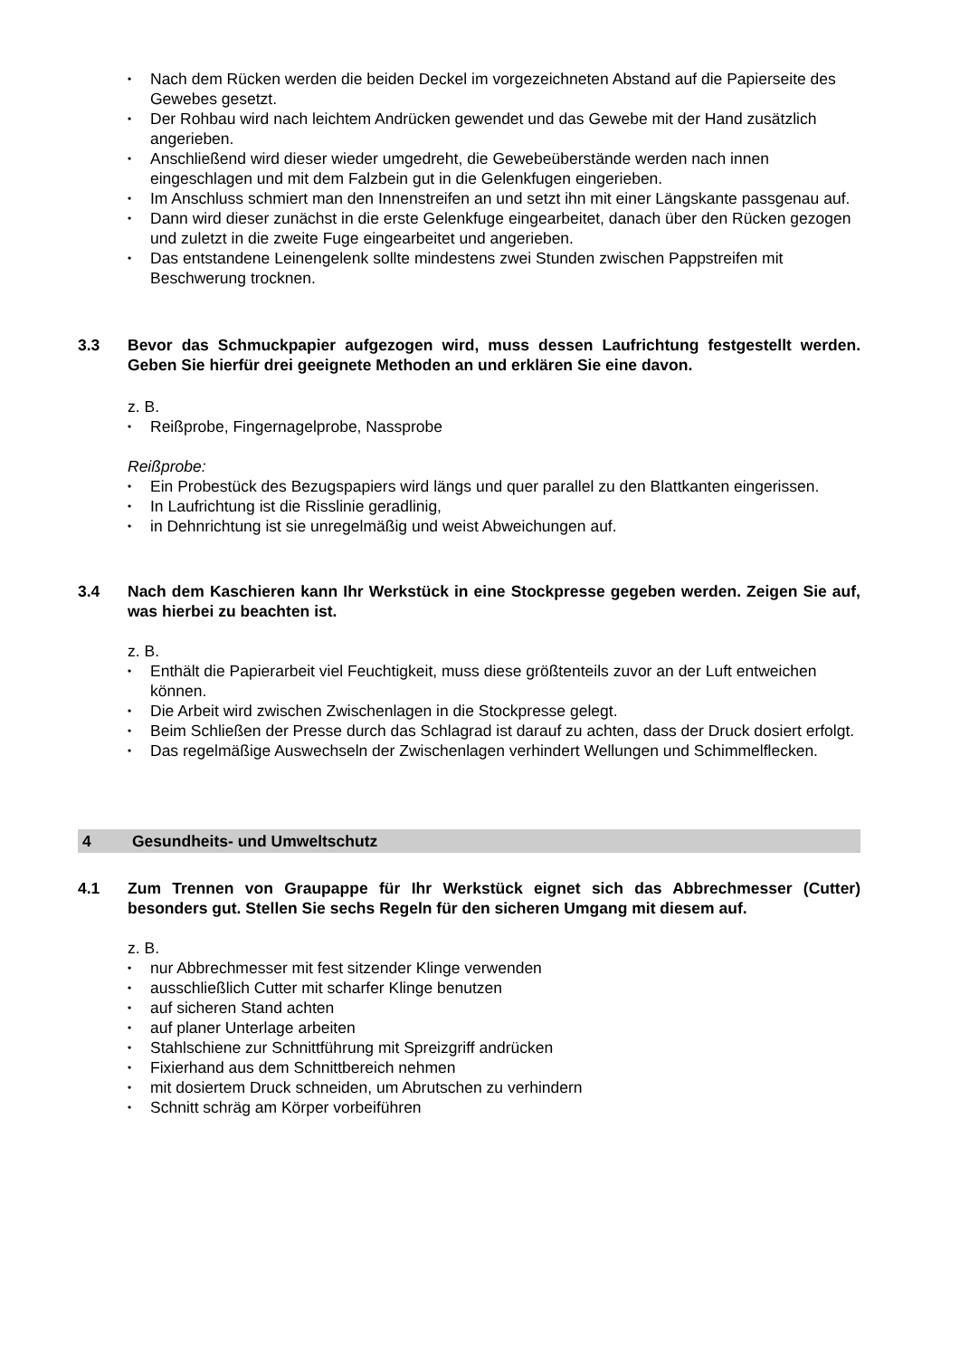• Nach dem Rücken werden die beiden Deckel im vorgezeichneten Abstand auf die Papierseite des Gewebes gesetzt.
• Der Rohbau wird nach leichtem Andrücken gewendet und das Gewebe mit der Hand zusätzlich angerieben.
• Anschließend wird dieser wieder umgedreht, die Gewebeüberstände werden nach innen eingeschlagen und mit dem Falzbein gut in die Gelenkfugen eingerieben.
• Im Anschluss schmiert man den Innenstreifen an und setzt ihn mit einer Längskante passgenau auf.
• Dann wird dieser zunächst in die erste Gelenkfuge eingearbeitet, danach über den Rücken gezogen und zuletzt in die zweite Fuge eingearbeitet und angerieben.
• Das entstandene Leinengelenk sollte mindestens zwei Stunden zwischen Pappstreifen mit Beschwerung trocknen.
3.3 Bevor das Schmuckpapier aufgezogen wird, muss dessen Laufrichtung festgestellt werden. Geben Sie hierfür drei geeignete Methoden an und erklären Sie eine davon.
z. B.
• Reißprobe, Fingernagelprobe, Nassprobe
Reißprobe:
• Ein Probestück des Bezugspapiers wird längs und quer parallel zu den Blattkanten eingerissen.
• In Laufrichtung ist die Risslinie geradlinig,
• in Dehnrichtung ist sie unregelmäßig und weist Abweichungen auf.
3.4 Nach dem Kaschieren kann Ihr Werkstück in eine Stockpresse gegeben werden. Zeigen Sie auf, was hierbei zu beachten ist.
z. B.
• Enthält die Papierarbeit viel Feuchtigkeit, muss diese größtenteils zuvor an der Luft entweichen können.
• Die Arbeit wird zwischen Zwischenlagen in die Stockpresse gelegt.
• Beim Schließen der Presse durch das Schlagrad ist darauf zu achten, dass der Druck dosiert erfolgt.
• Das regelmäßige Auswechseln der Zwischenlagen verhindert Wellungen und Schimmelflecken.
4 Gesundheits- und Umweltschutz
4.1 Zum Trennen von Graupappe für Ihr Werkstück eignet sich das Abbrechmesser (Cutter) besonders gut. Stellen Sie sechs Regeln für den sicheren Umgang mit diesem auf.
z. B.
• nur Abbrechmesser mit fest sitzender Klinge verwenden
• ausschließlich Cutter mit scharfer Klinge benutzen
• auf sicheren Stand achten
• auf planer Unterlage arbeiten
• Stahlschiene zur Schnittführung mit Spreizgriff andrücken
• Fixierhand aus dem Schnittbereich nehmen
• mit dosiertem Druck schneiden, um Abrutschen zu verhindern
• Schnitt schräg am Körper vorbeiführen